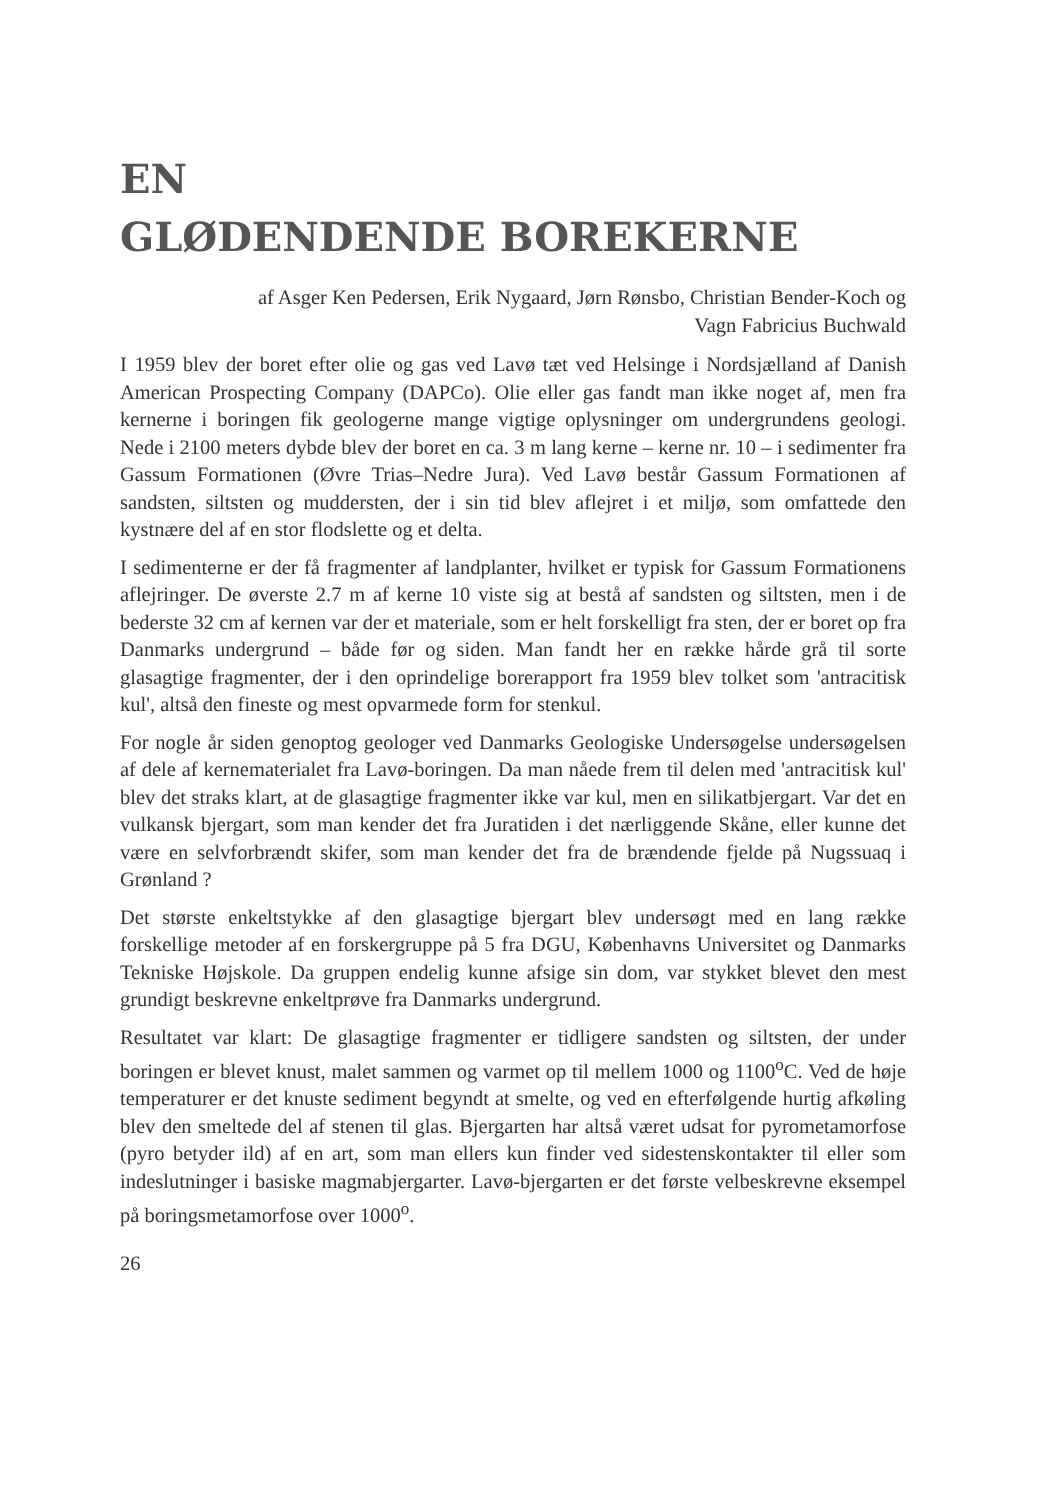EN
GLØDENDENDE BOREKERNE
af Asger Ken Pedersen, Erik Nygaard, Jørn Rønsbo, Christian Bender-Koch og
Vagn Fabricius Buchwald
I 1959 blev der boret efter olie og gas ved Lavø tæt ved Helsinge i Nordsjælland af Danish American Prospecting Company (DAPCo). Olie eller gas fandt man ikke noget af, men fra kernerne i boringen fik geologerne mange vigtige oplysninger om undergrundens geologi. Nede i 2100 meters dybde blev der boret en ca. 3 m lang kerne – kerne nr. 10 – i sedimenter fra Gassum Formationen (Øvre Trias–Nedre Jura). Ved Lavø består Gassum Formationen af sandsten, siltsten og muddersten, der i sin tid blev aflejret i et miljø, som omfattede den kystnære del af en stor flodslette og et delta.
I sedimenterne er der få fragmenter af landplanter, hvilket er typisk for Gassum Formationens aflejringer. De øverste 2.7 m af kerne 10 viste sig at bestå af sandsten og siltsten, men i de bederste 32 cm af kernen var der et materiale, som er helt forskelligt fra sten, der er boret op fra Danmarks undergrund – både før og siden. Man fandt her en række hårde grå til sorte glasagtige fragmenter, der i den oprindelige borerapport fra 1959 blev tolket som 'antracitisk kul', altså den fineste og mest opvarmede form for stenkul.
For nogle år siden genoptog geologer ved Danmarks Geologiske Undersøgelse undersøgelsen af dele af kernematerialet fra Lavø-boringen. Da man nåede frem til delen med 'antracitisk kul' blev det straks klart, at de glasagtige fragmenter ikke var kul, men en silikatbjergart. Var det en vulkansk bjergart, som man kender det fra Juratiden i det nærliggende Skåne, eller kunne det være en selvforbrændt skifer, som man kender det fra de brændende fjelde på Nugssuaq i Grønland ?
Det største enkeltstykke af den glasagtige bjergart blev undersøgt med en lang række forskellige metoder af en forskergruppe på 5 fra DGU, Københavns Universitet og Danmarks Tekniske Højskole. Da gruppen endelig kunne afsige sin dom, var stykket blevet den mest grundigt beskrevne enkeltprøve fra Danmarks undergrund.
Resultatet var klart: De glasagtige fragmenter er tidligere sandsten og siltsten, der under boringen er blevet knust, malet sammen og varmet op til mellem 1000 og 1100<sup>o</sup>C. Ved de høje temperaturer er det knuste sediment begyndt at smelte, og ved en efterfølgende hurtig afkøling blev den smeltede del af stenen til glas. Bjergarten har altså været udsat for pyrometamorfose (pyro betyder ild) af en art, som man ellers kun finder ved sidestenskontakter til eller som indeslutninger i basiske magmabjergarter. Lavø-bjergarten er det første velbeskrevne eksempel på boringsmetamorfose over 1000<sup>o</sup>.
26